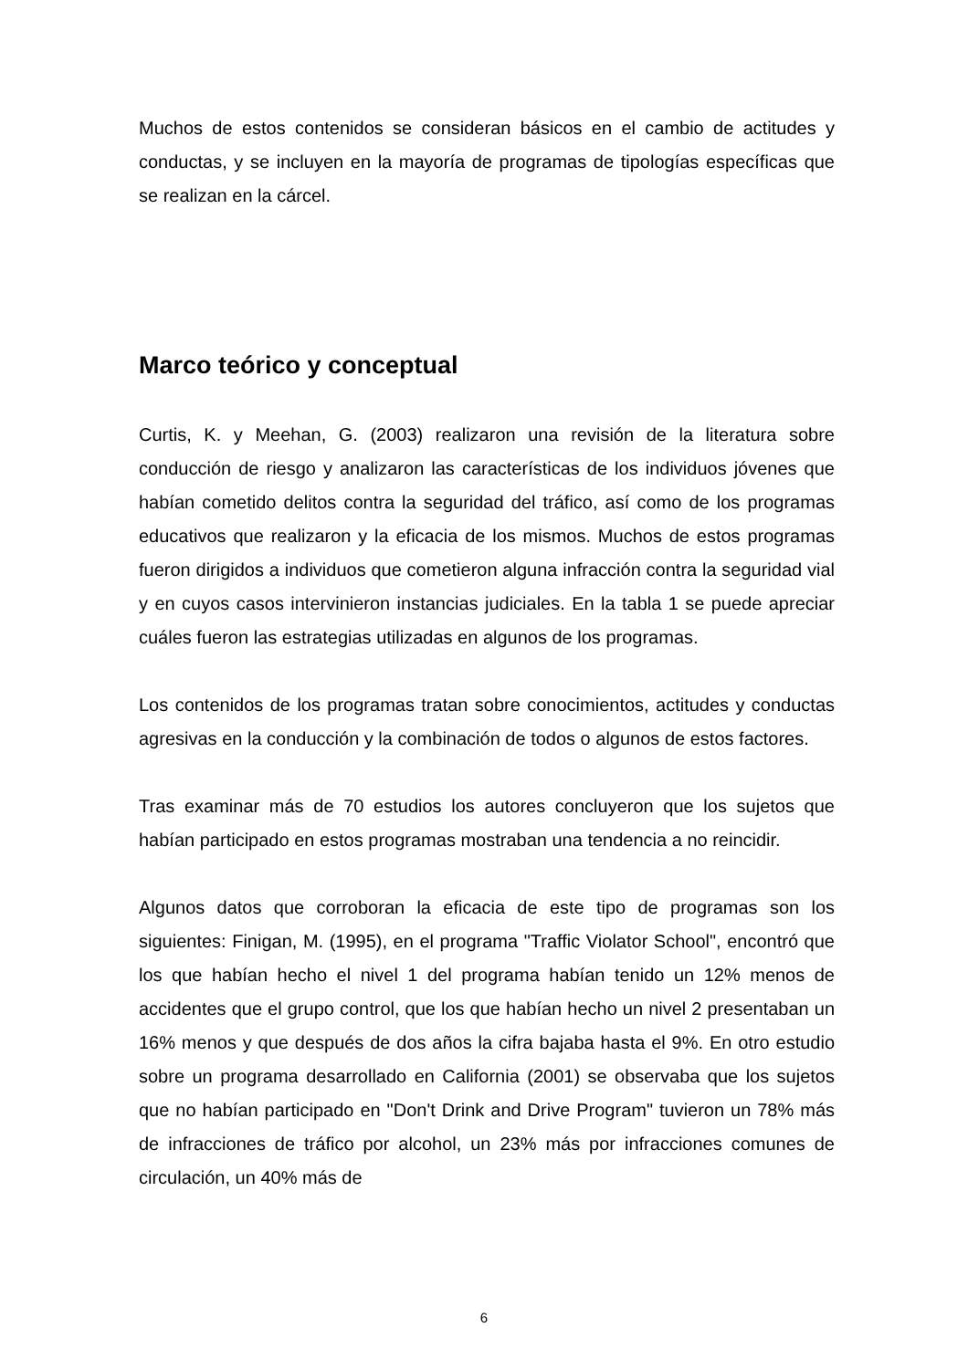Muchos de estos contenidos se consideran básicos en el cambio de actitudes y conductas, y se incluyen en la mayoría de programas de tipologías específicas que se realizan en la cárcel.
Marco teórico y conceptual
Curtis, K. y Meehan, G. (2003) realizaron una revisión de la literatura sobre conducción de riesgo y analizaron las características de los individuos jóvenes que habían cometido delitos contra la seguridad del tráfico, así como de los programas educativos que realizaron y la eficacia de los mismos. Muchos de estos programas fueron dirigidos a individuos que cometieron alguna infracción contra la seguridad vial y en cuyos casos intervinieron instancias judiciales. En la tabla 1 se puede apreciar cuáles fueron las estrategias utilizadas en algunos de los programas.
Los contenidos de los programas tratan sobre conocimientos, actitudes y conductas agresivas en la conducción y la combinación de todos o algunos de estos factores.
Tras examinar más de 70 estudios los autores concluyeron que los sujetos que habían participado en estos programas mostraban una tendencia a no reincidir.
Algunos datos que corroboran la eficacia de este tipo de programas son los siguientes: Finigan, M. (1995), en el programa "Traffic Violator School", encontró que los que habían hecho el nivel 1 del programa habían tenido un 12% menos de accidentes que el grupo control, que los que habían hecho un nivel 2 presentaban un 16% menos y que después de dos años la cifra bajaba hasta el 9%. En otro estudio sobre un programa desarrollado en California (2001) se observaba que los sujetos que no habían participado en "Don't Drink and Drive Program" tuvieron un 78% más de infracciones de tráfico por alcohol, un 23% más por infracciones comunes de circulación, un 40% más de
6